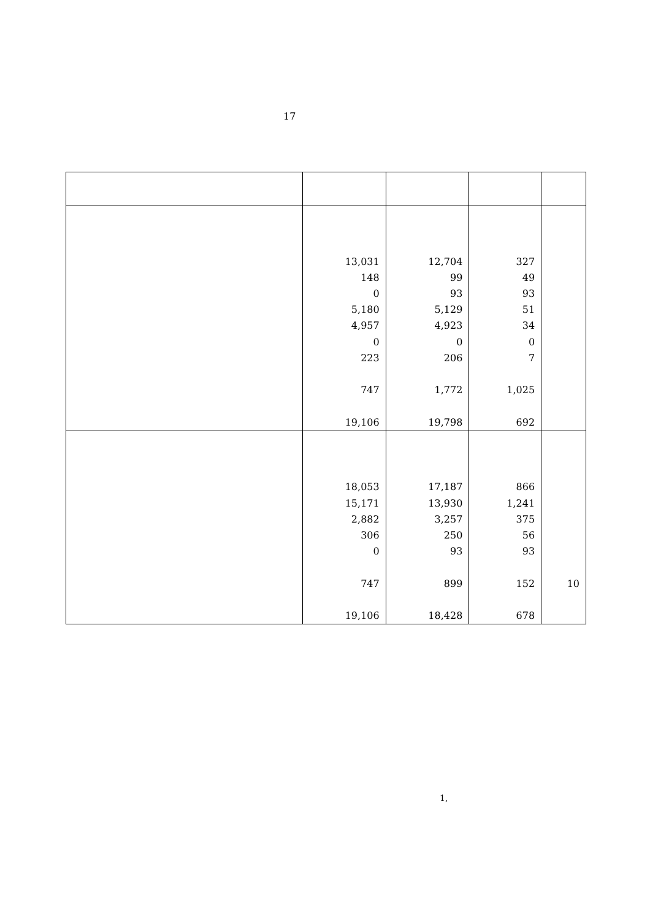17
| | 13,031 148 0 5,180 4,957 0 223 747 19,106 | 12,704 99 93 5,129 4,923 0 206 1,772 19,798 | 327 49 93 51 34 0 7 1,025 692 | |
| | 18,053 15,171 2,882 306 0 747 19,106 | 17,187 13,930 3,257 250 93 899 18,428 | 866 1,241 375 56 93 152 678 | 10 |
1,